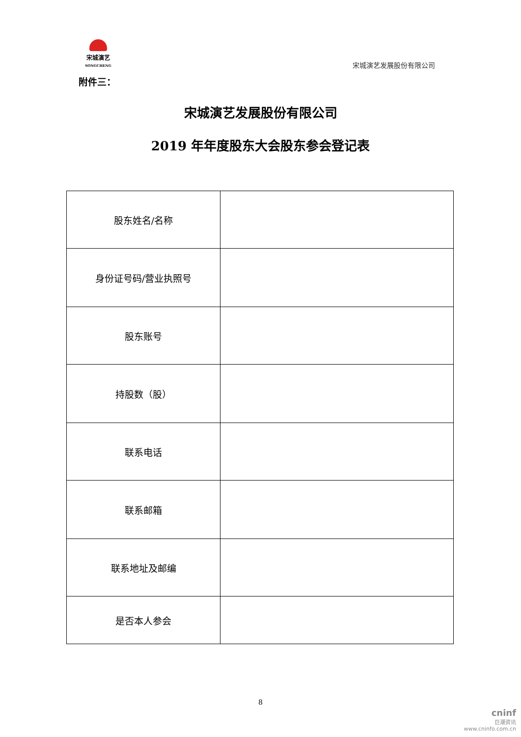宋城演艺
SONGCHENG
宋城演艺发展股份有限公司
附件三：
宋城演艺发展股份有限公司
2019 年年度股东大会股东参会登记表
| 股东姓名/名称 | |
| 身份证号码/营业执照号 | |
| 股东账号 | |
| 持股数（股） | |
| 联系电话 | |
| 联系邮箱 | |
| 联系地址及邮编 | |
| 是否本人参会 | |
8
cninf
巨潮资讯
www.cninfo.com.cn